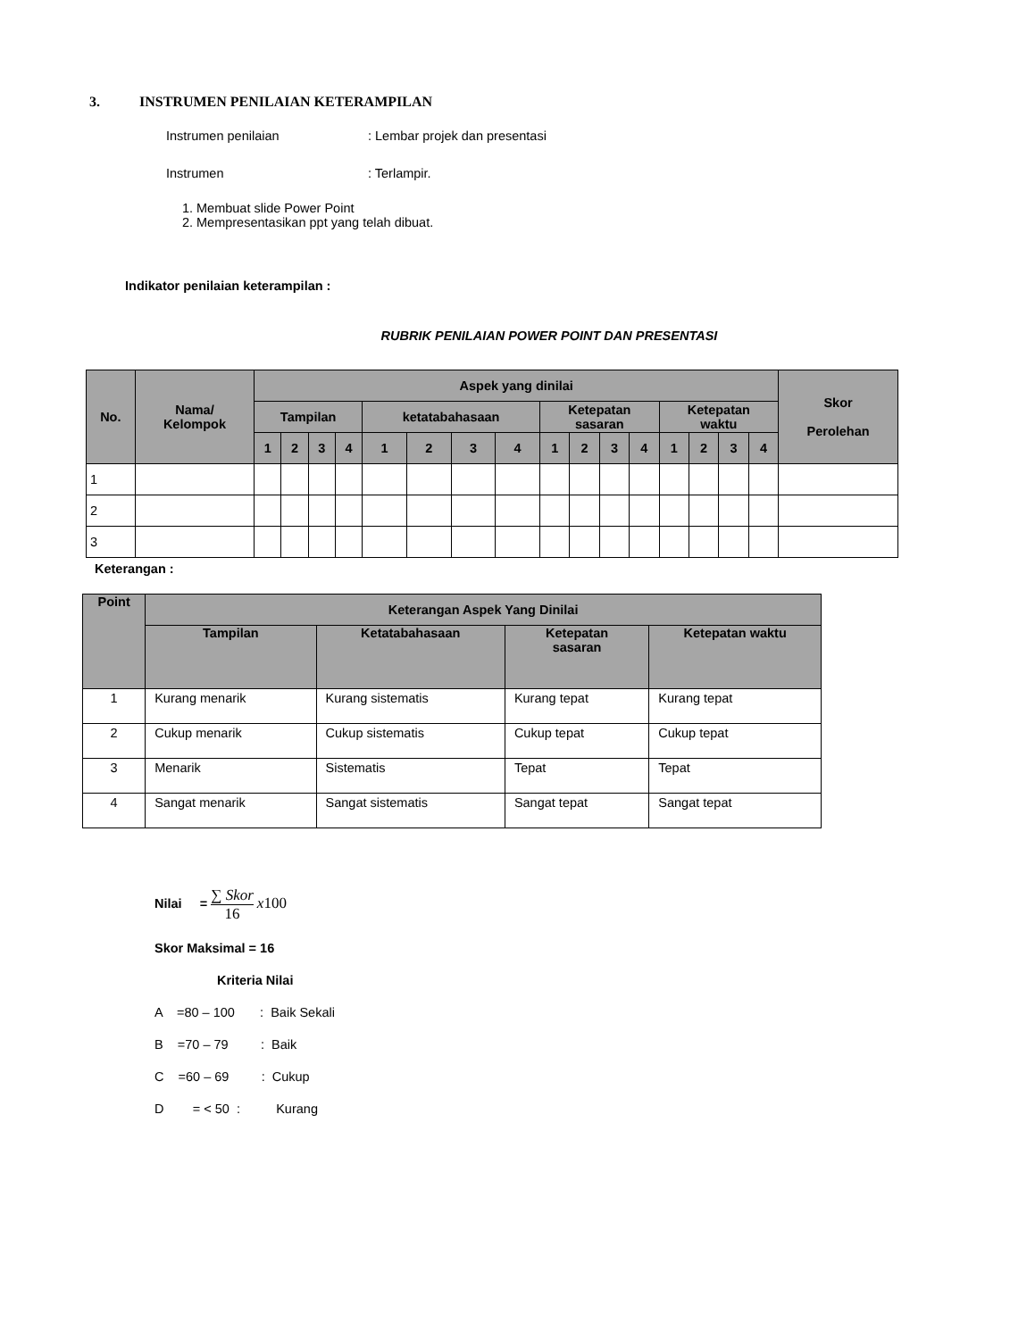3. INSTRUMEN PENILAIAN KETERAMPILAN
Instrumen penilaian: Lembar projek dan presentasi
Instrumen: Terlampir.
1. Membuat slide Power Point
2. Mempresentasikan ppt yang telah dibuat.
Indikator penilaian keterampilan :
RUBRIK PENILAIAN POWER POINT DAN PRESENTASI
| No. | Nama/ Kelompok | Aspek yang dinilai | | | | | | | | | | | | | | | | Skor Perolehan |
| --- | --- | --- | --- | --- | --- | --- | --- | --- | --- | --- | --- | --- | --- | --- | --- | --- | --- | --- |
| | | Tampilan | | | | ketatabahasaan | | | | Ketepatan sasaran | | | | Ketepatan waktu | | | | |
| | | 1 | 2 | 3 | 4 | 1 | 2 | 3 | 4 | 1 | 2 | 3 | 4 | 1 | 2 | 3 | 4 | |
| 1 | | | | | | | | | | | | | | | | | | |
| 2 | | | | | | | | | | | | | | | | | | |
| 3 | | | | | | | | | | | | | | | | | | |
Keterangan :
| Point | Keterangan Aspek Yang Dinilai | | | |
| --- | --- | --- | --- | --- |
| | Tampilan | Ketatabahasaan | Ketepatan sasaran | Ketepatan waktu |
| 1 | Kurang menarik | Kurang sistematis | Kurang tepat | Kurang tepat |
| 2 | Cukup menarik | Cukup sistematis | Cukup tepat | Cukup tepat |
| 3 | Menarik | Sistematis | Tepat | Tepat |
| 4 | Sangat menarik | Sangat sistematis | Sangat tepat | Sangat tepat |
Nilai =
∑ Skor
16
x100
Skor Maksimal = 16
Kriteria Nilai
A =80 – 100 : Baik Sekali
B =70 – 79 : Baik
C =60 – 69 : Cukup
D = < 50 : Kurang